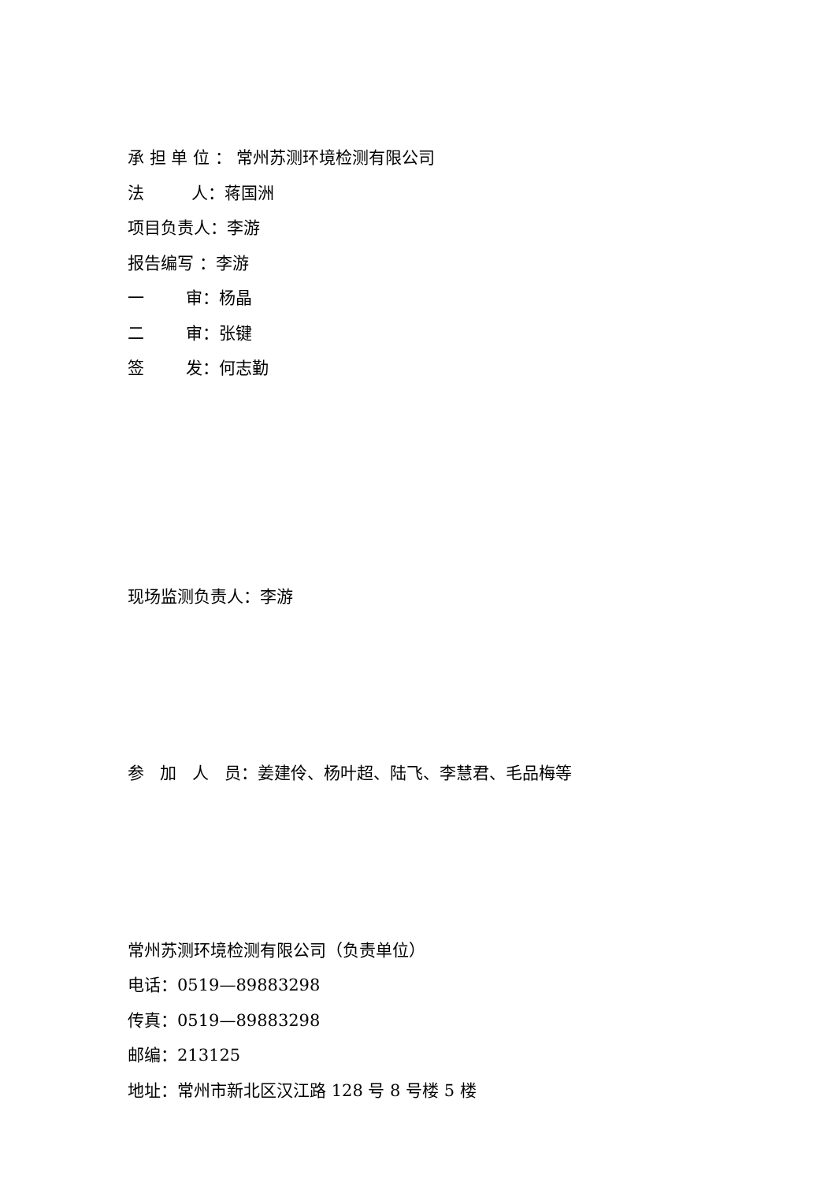承 担 单 位 ： 常州苏测环境检测有限公司
法 人：蒋国洲
项目负责人：李游
报告编写 ：李游
一 审：杨晶
二 审：张键
签 发：何志勤
现场监测负责人：李游
参 加 人 员：姜建伶、杨叶超、陆飞、李慧君、毛品梅等
常州苏测环境检测有限公司（负责单位）
电话：0519—89883298
传真：0519—89883298
邮编：213125
地址：常州市新北区汉江路 128 号 8 号楼 5 楼